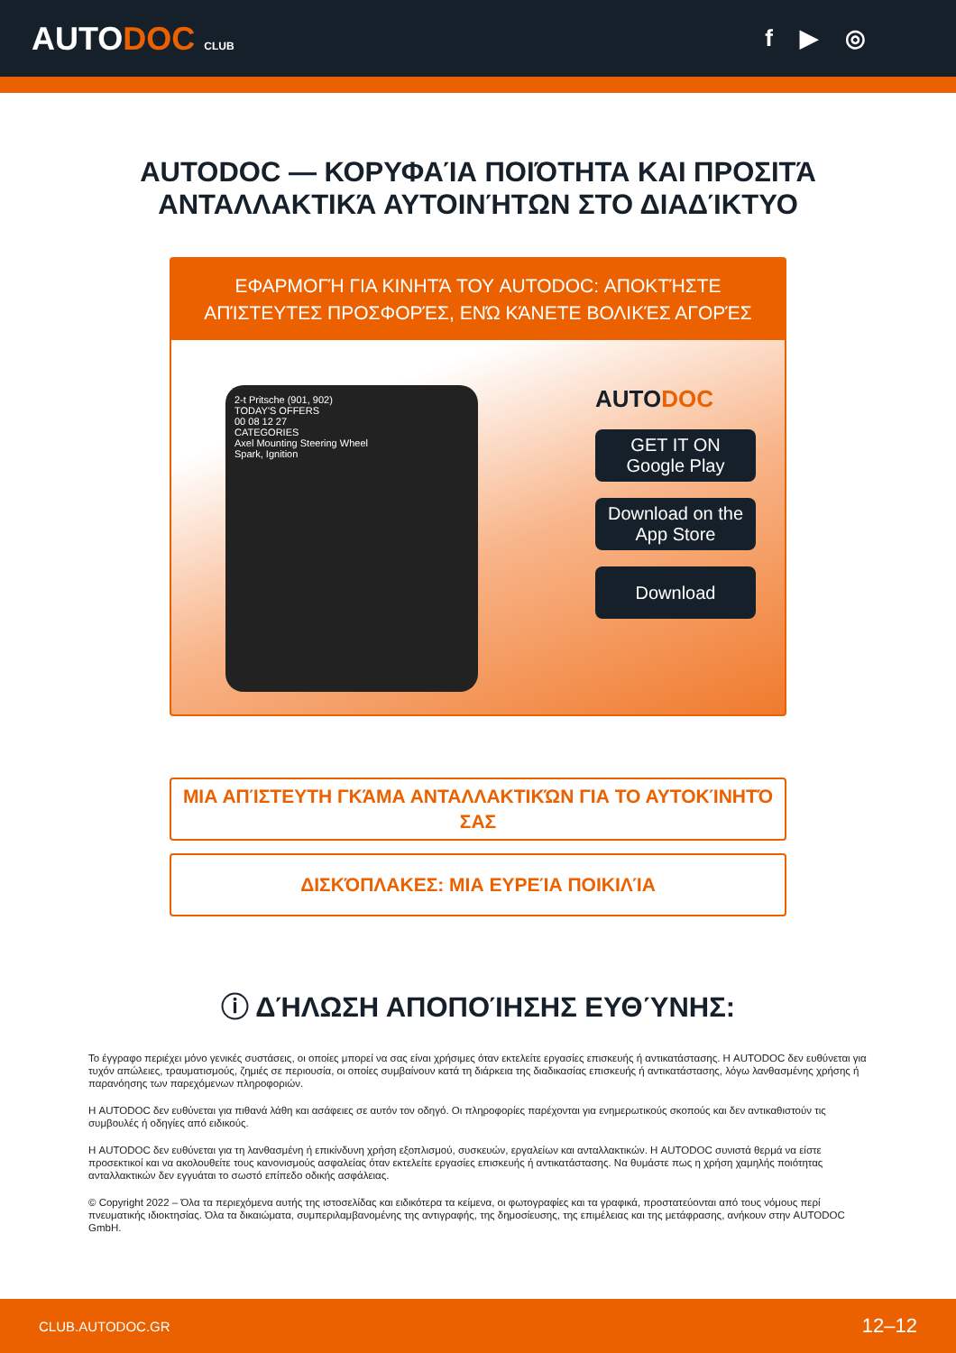AUTODOC CLUB
f ▶ ◎
AUTODOC — ΚΟΡΥΦΑΊΑ ΠΟΙΌΤΗΤΑ ΚΑΙ ΠΡΟΣΙΤΆ ΑΝΤΑΛΛΑΚΤΙΚΆ ΑΥΤΟΙΝΉΤΩΝ ΣΤΟ ΔΙΑΔΊΚΤΥΟ
ΕΦΑΡΜΟΓΉ ΓΙΑ ΚΙΝΗΤΆ ΤΟΥ AUTODOC: ΑΠΟΚΤΉΣΤΕ ΑΠΊΣΤΕΥΤΕΣ ΠΡΟΣΦΟΡΈΣ, ΕΝΏ ΚΆΝΕΤΕ ΒΟΛΙΚΈΣ ΑΓΟΡΈΣ
2-t Pritsche (901, 902)
TODAY'S OFFERS
00 08 12 27
CATEGORIES
Axel Mounting Steering Wheel
Spark, Ignition
AUTODOC
GET IT ON
Google Play
Download on the
App Store
Download
ΜΙΑ ΑΠΊΣΤΕΥΤΗ ΓΚΆΜΑ ΑΝΤΑΛΛΑΚΤΙΚΏΝ ΓΙΑ ΤΟ ΑΥΤΟΚΊΝΗΤΌ ΣΑΣ
ΔΙΣΚΌΠΛΑΚΕΣ: ΜΙΑ ΕΥΡΕΊΑ ΠΟΙΚΙΛΊΑ
ⓘ ΔΉΛΩΣΗ ΑΠΟΠΟΊΗΣΗΣ ΕΥΘΎΝΗΣ:
Το έγγραφο περιέχει μόνο γενικές συστάσεις, οι οποίες μπορεί να σας είναι χρήσιμες όταν εκτελείτε εργασίες επισκευής ή αντικατάστασης. Η AUTODOC δεν ευθύνεται για τυχόν απώλειες, τραυματισμούς, ζημιές σε περιουσία, οι οποίες συμβαίνουν κατά τη διάρκεια της διαδικασίας επισκευής ή αντικατάστασης, λόγω λανθασμένης χρήσης ή παρανόησης των παρεχόμενων πληροφοριών.
Η AUTODOC δεν ευθύνεται για πιθανά λάθη και ασάφειες σε αυτόν τον οδηγό. Οι πληροφορίες παρέχονται για ενημερωτικούς σκοπούς και δεν αντικαθιστούν τις συμβουλές ή οδηγίες από ειδικούς.
Η AUTODOC δεν ευθύνεται για τη λανθασμένη ή επικίνδυνη χρήση εξοπλισμού, συσκευών, εργαλείων και ανταλλακτικών. Η AUTODOC συνιστά θερμά να είστε προσεκτικοί και να ακολουθείτε τους κανονισμούς ασφαλείας όταν εκτελείτε εργασίες επισκευής ή αντικατάστασης. Να θυμάστε πως η χρήση χαμηλής ποιότητας ανταλλακτικών δεν εγγυάται το σωστό επίπεδο οδικής ασφάλειας.
© Copyright 2022 – Όλα τα περιεχόμενα αυτής της ιστοσελίδας και ειδικότερα τα κείμενα, οι φωτογραφίες και τα γραφικά, προστατεύονται από τους νόμους περί πνευματικής ιδιοκτησίας. Όλα τα δικαιώματα, συμπεριλαμβανομένης της αντιγραφής, της δημοσίευσης, της επιμέλειας και της μετάφρασης, ανήκουν στην AUTODOC GmbH.
CLUB.AUTODOC.GR 12–12